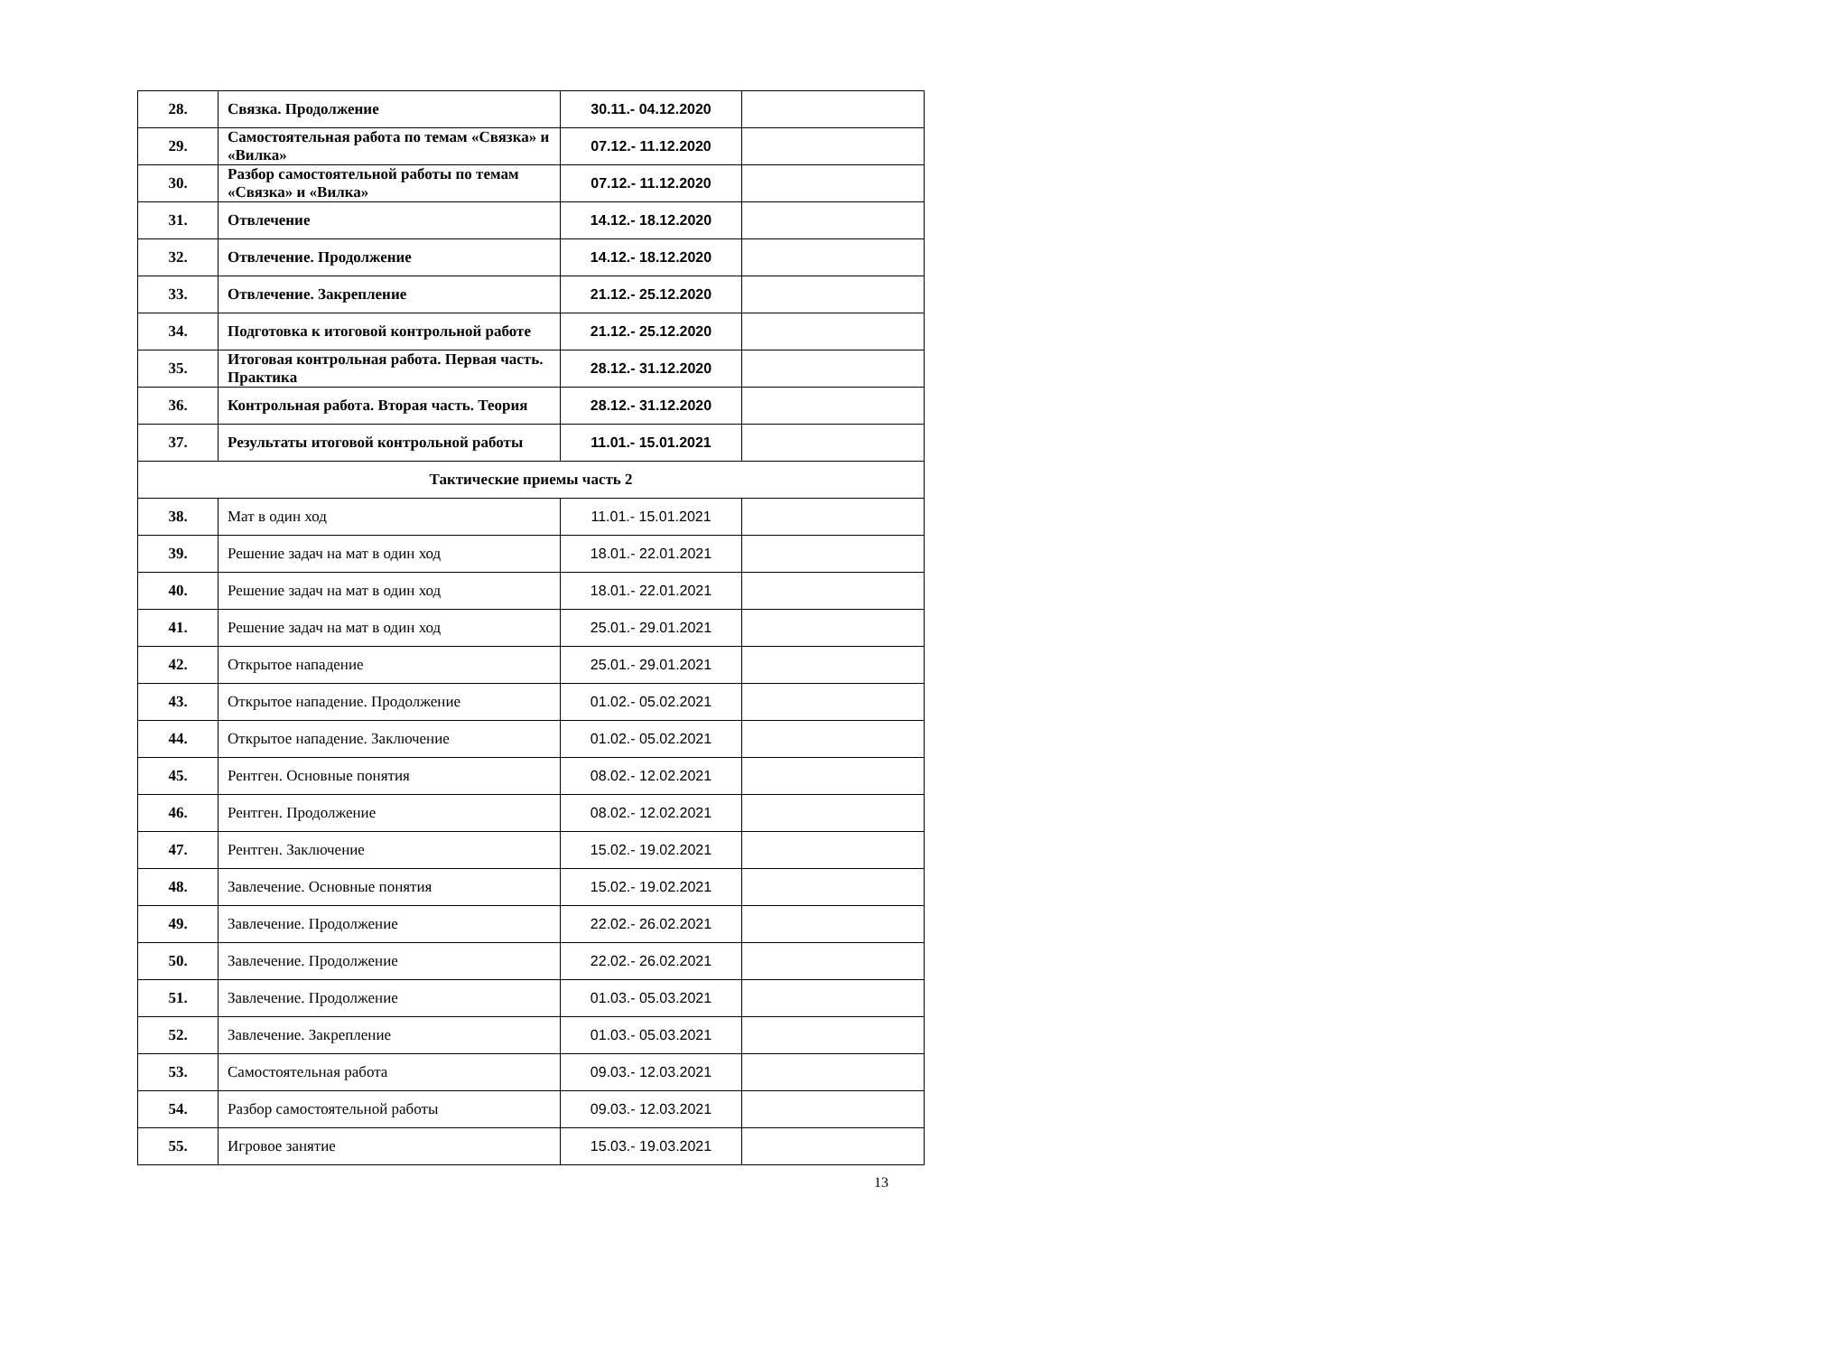| 28. | Связка. Продолжение | 30.11.- 04.12.2020 | |
| 29. | Самостоятельная работа по темам «Связка» и «Вилка» | 07.12.- 11.12.2020 | |
| 30. | Разбор самостоятельной работы по темам «Связка» и «Вилка» | 07.12.- 11.12.2020 | |
| 31. | Отвлечение | 14.12.- 18.12.2020 | |
| 32. | Отвлечение. Продолжение | 14.12.- 18.12.2020 | |
| 33. | Отвлечение. Закрепление | 21.12.- 25.12.2020 | |
| 34. | Подготовка к итоговой контрольной работе | 21.12.- 25.12.2020 | |
| 35. | Итоговая контрольная работа. Первая часть. Практика | 28.12.- 31.12.2020 | |
| 36. | Контрольная работа. Вторая часть. Теория | 28.12.- 31.12.2020 | |
| 37. | Результаты итоговой контрольной работы | 11.01.- 15.01.2021 | |
| Тактические приемы часть 2 | | | |
| 38. | Мат в один ход | 11.01.- 15.01.2021 | |
| 39. | Решение задач на мат в один ход | 18.01.- 22.01.2021 | |
| 40. | Решение задач на мат в один ход | 18.01.- 22.01.2021 | |
| 41. | Решение задач на мат в один ход | 25.01.- 29.01.2021 | |
| 42. | Открытое нападение | 25.01.- 29.01.2021 | |
| 43. | Открытое нападение. Продолжение | 01.02.- 05.02.2021 | |
| 44. | Открытое нападение. Заключение | 01.02.- 05.02.2021 | |
| 45. | Рентген. Основные понятия | 08.02.- 12.02.2021 | |
| 46. | Рентген. Продолжение | 08.02.- 12.02.2021 | |
| 47. | Рентген. Заключение | 15.02.- 19.02.2021 | |
| 48. | Завлечение. Основные понятия | 15.02.- 19.02.2021 | |
| 49. | Завлечение. Продолжение | 22.02.- 26.02.2021 | |
| 50. | Завлечение. Продолжение | 22.02.- 26.02.2021 | |
| 51. | Завлечение. Продолжение | 01.03.- 05.03.2021 | |
| 52. | Завлечение. Закрепление | 01.03.- 05.03.2021 | |
| 53. | Самостоятельная работа | 09.03.- 12.03.2021 | |
| 54. | Разбор самостоятельной работы | 09.03.- 12.03.2021 | |
| 55. | Игровое занятие | 15.03.- 19.03.2021 | |
13